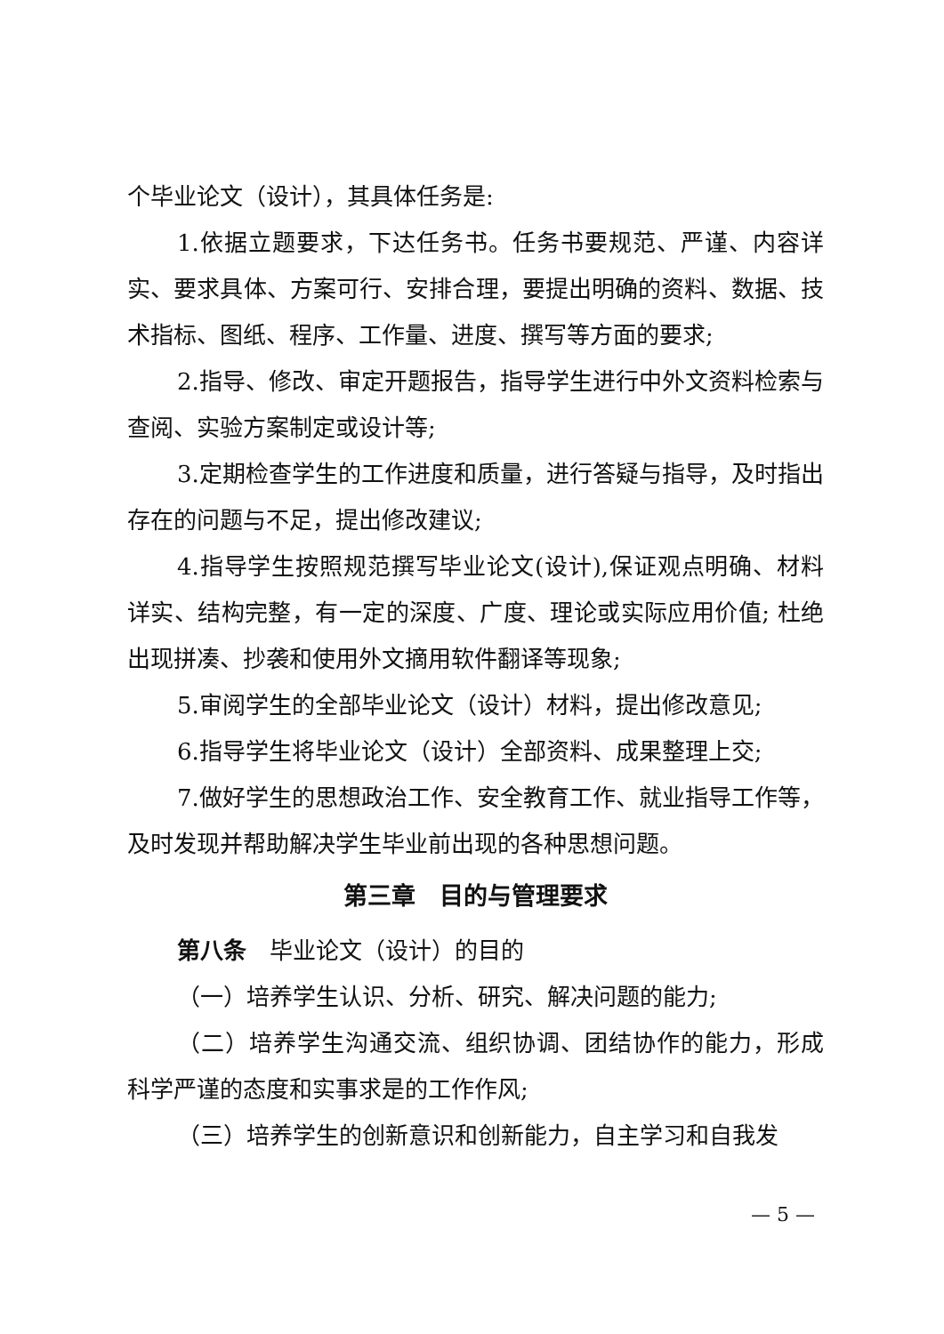个毕业论文（设计），其具体任务是:
1.依据立题要求，下达任务书。任务书要规范、严谨、内容详实、要求具体、方案可行、安排合理，要提出明确的资料、数据、技术指标、图纸、程序、工作量、进度、撰写等方面的要求;
2.指导、修改、审定开题报告，指导学生进行中外文资料检索与查阅、实验方案制定或设计等;
3.定期检查学生的工作进度和质量，进行答疑与指导，及时指出存在的问题与不足，提出修改建议;
4.指导学生按照规范撰写毕业论文(设计),保证观点明确、材料详实、结构完整，有一定的深度、广度、理论或实际应用价值; 杜绝出现拼凑、抄袭和使用外文摘用软件翻译等现象;
5.审阅学生的全部毕业论文（设计）材料，提出修改意见;
6.指导学生将毕业论文（设计）全部资料、成果整理上交;
7.做好学生的思想政治工作、安全教育工作、就业指导工作等，及时发现并帮助解决学生毕业前出现的各种思想问题。
第三章　目的与管理要求
第八条　毕业论文（设计）的目的
（一）培养学生认识、分析、研究、解决问题的能力;
（二）培养学生沟通交流、组织协调、团结协作的能力，形成科学严谨的态度和实事求是的工作作风;
（三）培养学生的创新意识和创新能力，自主学习和自我发
— 5 —